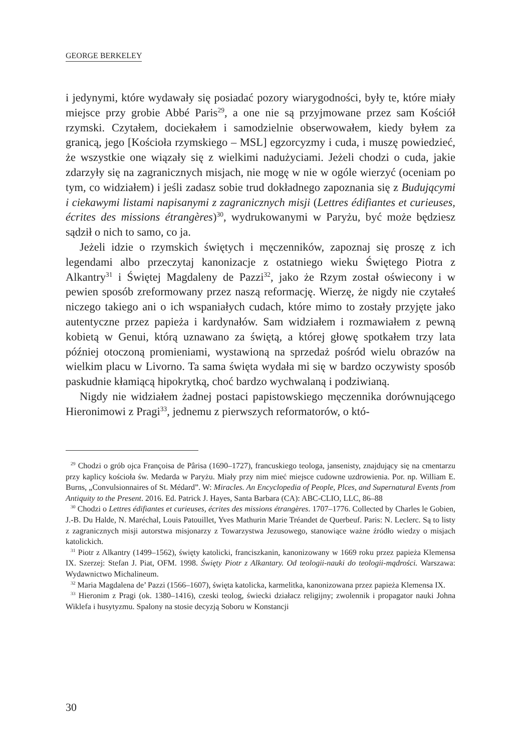GEORGE BERKELEY
i jedynymi, które wydawały się posiadać pozory wiarygodności, były te, które miały miejsce przy grobie Abbé Paris<sup>29</sup>, a one nie są przyjmowane przez sam Kościół rzymski. Czytałem, dociekałem i samodzielnie obserwowałem, kiedy byłem za granicą, jego [Kościoła rzymskiego – MSL] egzorcyzmy i cuda, i muszę powiedzieć, że wszystkie one wiązały się z wielkimi nadużyciami. Jeżeli chodzi o cuda, jakie zdarzyły się na zagranicznych misjach, nie mogę w nie w ogóle wierzyć (oceniam po tym, co widziałem) i jeśli zadasz sobie trud dokładnego zapoznania się z Budującymi i ciekawymi listami napisanymi z zagranicznych misji (Lettres édifiantes et curieuses, écrites des missions étrangères)<sup>30</sup>, wydrukowanymi w Paryżu, być może będziesz sądził o nich to samo, co ja.
Jeżeli idzie o rzymskich świętych i męczenników, zapoznaj się proszę z ich legendami albo przeczytaj kanonizacje z ostatniego wieku Świętego Piotra z Alkantry<sup>31</sup> i Świętej Magdaleny de Pazzi<sup>32</sup>, jako że Rzym został oświecony i w pewien sposób zreformowany przez naszą reformację. Wierzę, że nigdy nie czytałeś niczego takiego ani o ich wspaniałych cudach, które mimo to zostały przyjęte jako autentyczne przez papieża i kardynałów. Sam widziałem i rozmawiałem z pewną kobietą w Genui, którą uznawano za świętą, a której głowę spotkałem trzy lata później otoczoną promieniami, wystawioną na sprzedaż pośród wielu obrazów na wielkim placu w Livorno. Ta sama święta wydała mi się w bardzo oczywisty sposób paskudnie kłamiącą hipokrytką, choć bardzo wychwalaną i podziwianą.
Nigdy nie widziałem żadnej postaci papistowskiego męczennika dorównującego Hieronimowi z Pragi<sup>33</sup>, jednemu z pierwszych reformatorów, o któ-
<sup>29</sup> Chodzi o grób ojca Françoisa de Pârisa (1690–1727), francuskiego teologa, jansenisty, znajdujący się na cmentarzu przy kaplicy kościoła św. Medarda w Paryżu. Miały przy nim mieć miejsce cudowne uzdrowienia. Por. np. William E. Burns, „Convulsionnaires of St. Médard”. W: Miracles. An Encyclopedia of People, Plces, and Supernatural Events from Antiquity to the Present. 2016. Ed. Patrick J. Hayes, Santa Barbara (CA): ABC-CLIO, LLC, 86–88
<sup>30</sup> Chodzi o Lettres édifiantes et curieuses, écrites des missions étrangères. 1707–1776. Collected by Charles le Gobien, J.-B. Du Halde, N. Maréchal, Louis Patouillet, Yves Mathurin Marie Tréandet de Querbeuf. Paris: N. Leclerc. Są to listy z zagranicznych misji autorstwa misjonarzy z Towarzystwa Jezusowego, stanowiące ważne źródło wiedzy o misjach katolickich.
<sup>31</sup> Piotr z Alkantry (1499–1562), święty katolicki, franciszkanin, kanonizowany w 1669 roku przez papieża Klemensa IX. Szerzej: Stefan J. Piat, OFM. 1998. Święty Piotr z Alkantary. Od teologii-nauki do teologii-mądrości. Warszawa: Wydawnictwo Michalineum.
<sup>32</sup> Maria Magdalena de’ Pazzi (1566–1607), święta katolicka, karmelitka, kanonizowana przez papieża Klemensa IX.
<sup>33</sup> Hieronim z Pragi (ok. 1380–1416), czeski teolog, świecki działacz religijny; zwolennik i propagator nauki Johna Wiklefa i husytyzmu. Spalony na stosie decyzją Soboru w Konstancji
30